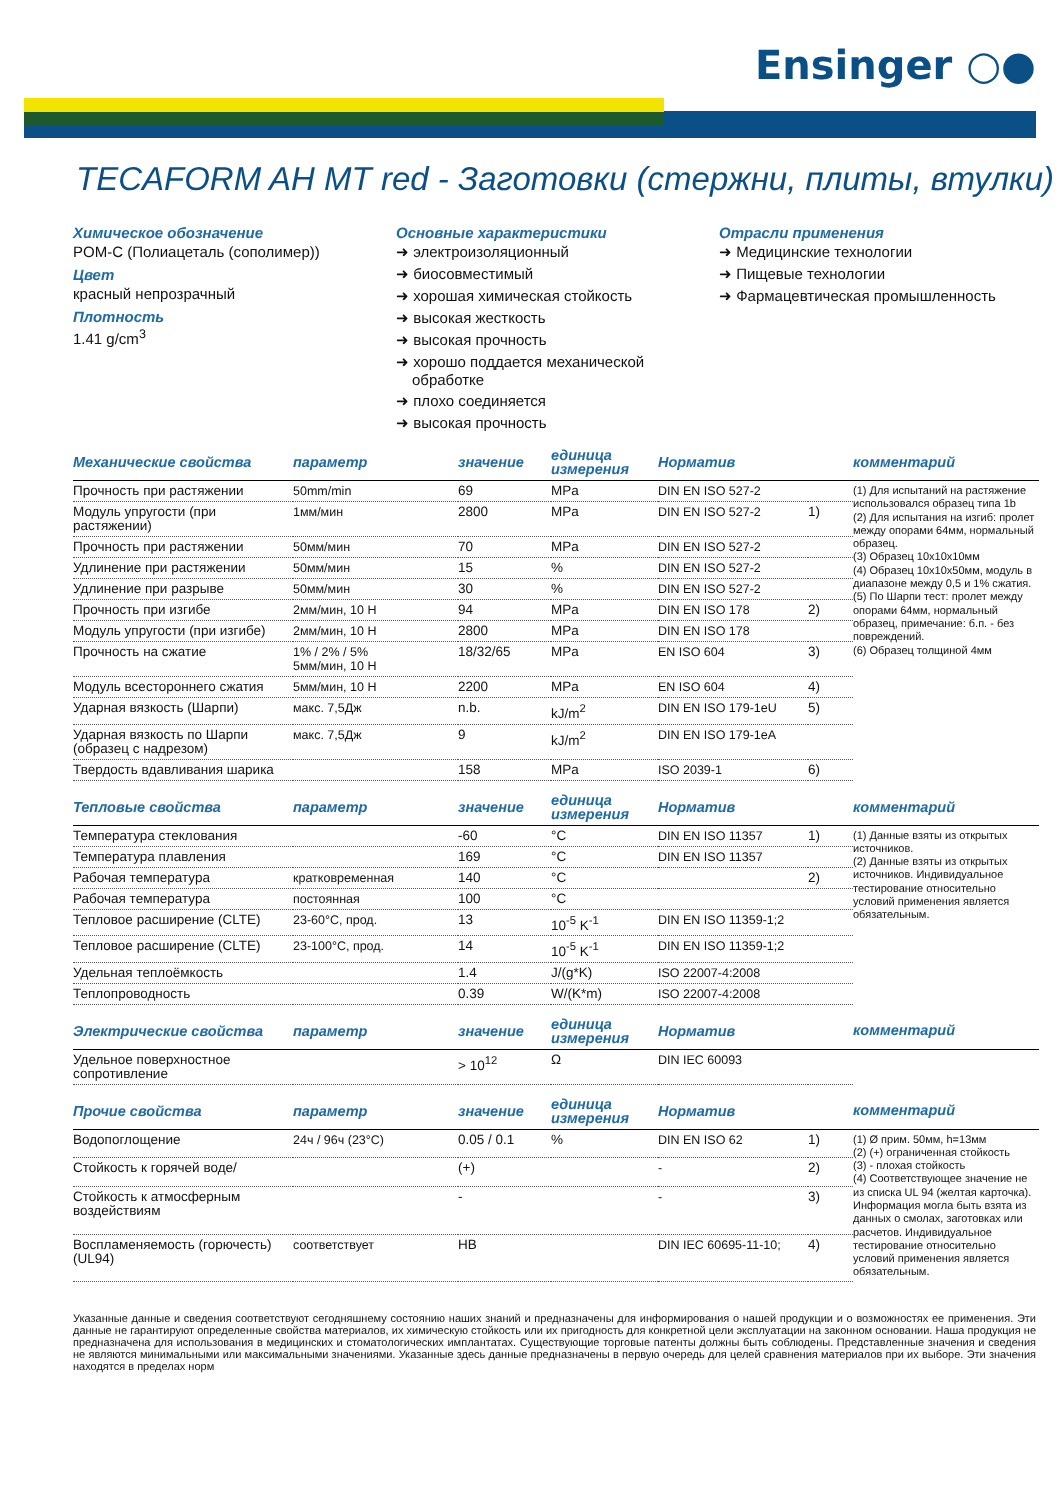Ensinger ○●
TECAFORM AH MT red - Заготовки (стержни, плиты, втулки)
Химическое обозначение
POM-C (Полиацеталь (сополимер))
Цвет
красный непрозрачный
Плотность
1.41 g/cm<sup>3</sup>
Основные характеристики
➜ электроизоляционный
➜ биосовместимый
➜ хорошая химическая стойкость
➜ высокая жесткость
➜ высокая прочность
➜ хорошо поддается механической обработке
➜ плохо соединяется
➜ высокая прочность
Отрасли применения
➜ Медицинские технологии
➜ Пищевые технологии
➜ Фармацевтическая промышленность
| Механические свойства | параметр | значение | единица измерения | Норматив | | комментарий |
| --- | --- | --- | --- | --- | --- | --- |
| Прочность при растяжении | 50mm/min | 69 | MPa | DIN EN ISO 527-2 | | (1) Для испытаний на растяжение использовался образец типа 1b (2) Для испытания на изгиб: пролет между опорами 64мм, нормальный образец. (3) Образец 10x10x10мм (4) Образец 10x10x50мм, модуль в диапазоне между 0,5 и 1% сжатия. (5) По Шарпи тест: пролет между опорами 64мм, нормальный образец, примечание: б.п. - без повреждений. (6) Образец толщиной 4мм |
| Модуль упругости (при растяжении) | 1мм/мин | 2800 | MPa | DIN EN ISO 527-2 | 1) | |
| Прочность при растяжении | 50мм/мин | 70 | MPa | DIN EN ISO 527-2 | | |
| Удлинение при растяжении | 50мм/мин | 15 | % | DIN EN ISO 527-2 | | |
| Удлинение при разрыве | 50мм/мин | 30 | % | DIN EN ISO 527-2 | | |
| Прочность при изгибе | 2мм/мин, 10 Н | 94 | MPa | DIN EN ISO 178 | 2) | |
| Модуль упругости (при изгибе) | 2мм/мин, 10 Н | 2800 | MPa | DIN EN ISO 178 | | |
| Прочность на сжатие | 1% / 2% / 5% 5мм/мин, 10 Н | 18/32/65 | MPa | EN ISO 604 | 3) | |
| Модуль всестороннего сжатия | 5мм/мин, 10 Н | 2200 | MPa | EN ISO 604 | 4) | |
| Ударная вязкость (Шарпи) | макс. 7,5Дж | n.b. | kJ/m<sup>2</sup> | DIN EN ISO 179-1eU | 5) | |
| Ударная вязкость по Шарпи (образец с надрезом) | макс. 7,5Дж | 9 | kJ/m<sup>2</sup> | DIN EN ISO 179-1eA | | |
| Твердость вдавливания шарика | | 158 | MPa | ISO 2039-1 | 6) | |
| Тепловые свойства | параметр | значение | единица измерения | Норматив | | комментарий |
| Температура стеклования | | -60 | °C | DIN EN ISO 11357 | 1) | (1) Данные взяты из открытых источников. (2) Данные взяты из открытых источников. Индивидуальное тестирование относительно условий применения является обязательным. |
| Температура плавления | | 169 | °C | DIN EN ISO 11357 | | |
| Рабочая температура | кратковременная | 140 | °C | | 2) | |
| Рабочая температура | постоянная | 100 | °C | | | |
| Тепловое расширение (CLTE) | 23-60°C, прод. | 13 | 10<sup>-5</sup> K<sup>-1</sup> | DIN EN ISO 11359-1;2 | | |
| Тепловое расширение (CLTE) | 23-100°C, прод. | 14 | 10<sup>-5</sup> K<sup>-1</sup> | DIN EN ISO 11359-1;2 | | |
| Удельная теплоёмкость | | 1.4 | J/(g*K) | ISO 22007-4:2008 | | |
| Теплопроводность | | 0.39 | W/(K*m) | ISO 22007-4:2008 | | |
| Электрические свойства | параметр | значение | единица измерения | Норматив | | комментарий |
| Удельное поверхностное сопротивление | | > 10<sup>12</sup> | Ω | DIN IEC 60093 | | |
| Прочие свойства | параметр | значение | единица измерения | Норматив | | комментарий |
| Водопоглощение | 24ч / 96ч (23°C) | 0.05 / 0.1 | % | DIN EN ISO 62 | 1) | (1) Ø прим. 50мм, h=13мм (2) (+) ограниченная стойкость (3) - плохая стойкость (4) Соответствующее значение не из списка UL 94 (желтая карточка). Информация могла быть взята из данных о смолах, заготовках или расчетов. Индивидуальное тестирование относительно условий применения является обязательным. |
| Стойкость к горячей воде/ | | (+) | | - | 2) | |
| Стойкость к атмосферным воздействиям | | - | | - | 3) | |
| Воспламеняемость (горючесть) (UL94) | соответствует | HB | | DIN IEC 60695-11-10; | 4) | |
Указанные данные и сведения соответствуют сегодняшнему состоянию наших знаний и предназначены для информирования о нашей продукции и о возможностях ее применения. Эти данные не гарантируют определенные свойства материалов, их химическую стойкость или их пригодность для конкретной цели эксплуатации на законном основании. Наша продукция не предназначена для использования в медицинских и стоматологических имплантатах. Существующие торговые патенты должны быть соблюдены. Представленные значения и сведения не являются минимальными или максимальными значениями. Указанные здесь данные предназначены в первую очередь для целей сравнения материалов при их выборе. Эти значения находятся в пределах норм